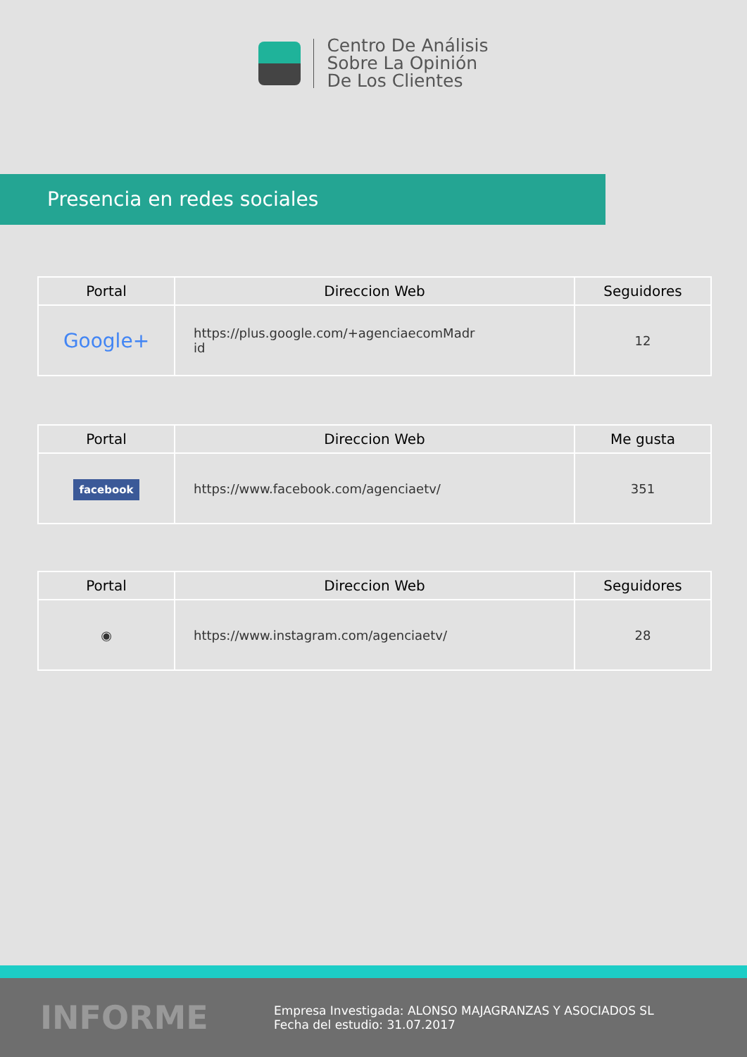Centro De Análisis
Sobre La Opinión
De Los Clientes
Presencia en redes sociales
| Portal | Direccion Web | Seguidores |
| --- | --- | --- |
| Google+ | https://plus.google.com/+agenciaecomMadr id | 12 |
| Portal | Direccion Web | Me gusta |
| --- | --- | --- |
| facebook | https://www.facebook.com/agenciaetv/ | 351 |
| Portal | Direccion Web | Seguidores |
| --- | --- | --- |
| ◉ | https://www.instagram.com/agenciaetv/ | 28 |
INFORME
Empresa Investigada: ALONSO MAJAGRANZAS Y ASOCIADOS SL
Fecha del estudio: 31.07.2017